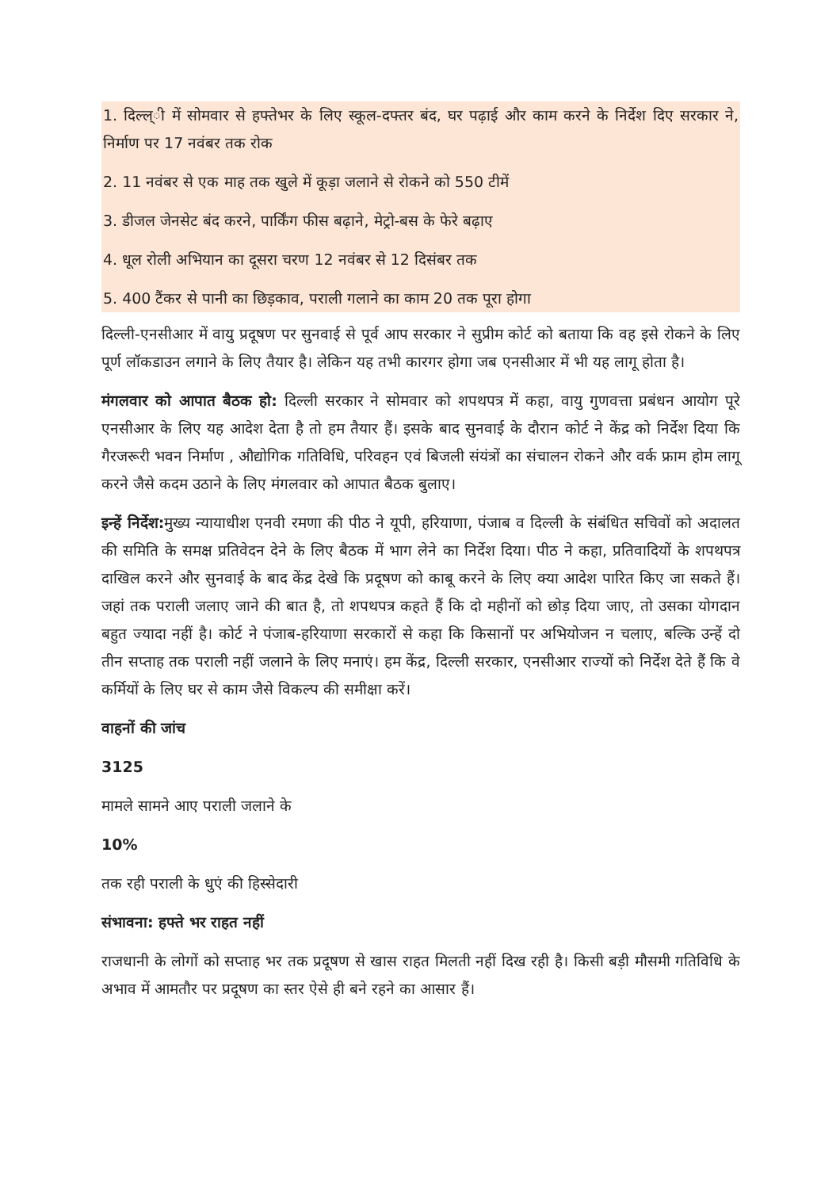1. दिल्ल्ी में सोमवार से हफ्तेभर के लिए स्कूल-दफ्तर बंद, घर पढ़ाई और काम करने के निर्देश दिए सरकार ने, निर्माण पर 17 नवंबर तक रोक
2. 11 नवंबर से एक माह तक खुले में कूड़ा जलाने से रोकने को 550 टीमें
3. डीजल जेनसेट बंद करने, पार्किंग फीस बढ़ाने, मेट्रो-बस के फेरे बढ़ाए
4. धूल रोली अभियान का दूसरा चरण 12 नवंबर से 12 दिसंबर तक
5. 400 टैंकर से पानी का छिड़काव, पराली गलाने का काम 20 तक पूरा होगा
दिल्ली-एनसीआर में वायु प्रदूषण पर सुनवाई से पूर्व आप सरकार ने सुप्रीम कोर्ट को बताया कि वह इसे रोकने के लिए पूर्ण लॉकडाउन लगाने के लिए तैयार है। लेकिन यह तभी कारगर होगा जब एनसीआर में भी यह लागू होता है।
मंगलवार को आपात बैठक हो: दिल्ली सरकार ने सोमवार को शपथपत्र में कहा, वायु गुणवत्ता प्रबंधन आयोग पूरे एनसीआर के लिए यह आदेश देता है तो हम तैयार हैं। इसके बाद सुनवाई के दौरान कोर्ट ने केंद्र को निर्देश दिया कि गैरजरूरी भवन निर्माण , औद्योगिक गतिविधि, परिवहन एवं बिजली संयंत्रों का संचालन रोकने और वर्क फ्राम होम लागू करने जैसे कदम उठाने के लिए मंगलवार को आपात बैठक बुलाए।
इन्हें निर्देश: मुख्य न्यायाधीश एनवी रमणा की पीठ ने यूपी, हरियाणा, पंजाब व दिल्ली के संबंधित सचिवों को अदालत की समिति के समक्ष प्रतिवेदन देने के लिए बैठक में भाग लेने का निर्देश दिया। पीठ ने कहा, प्रतिवादियों के शपथपत्र दाखिल करने और सुनवाई के बाद केंद्र देखे कि प्रदूषण को काबू करने के लिए क्या आदेश पारित किए जा सकते हैं। जहां तक पराली जलाए जाने की बात है, तो शपथपत्र कहते हैं कि दो महीनों को छोड़ दिया जाए, तो उसका योगदान बहुत ज्यादा नहीं है। कोर्ट ने पंजाब-हरियाणा सरकारों से कहा कि किसानों पर अभियोजन न चलाए, बल्कि उन्हें दो तीन सप्ताह तक पराली नहीं जलाने के लिए मनाएं। हम केंद्र, दिल्ली सरकार, एनसीआर राज्यों को निर्देश देते हैं कि वे कर्मियों के लिए घर से काम जैसे विकल्प की समीक्षा करें।
वाहनों की जांच
3125
मामले सामने आए पराली जलाने के
10%
तक रही पराली के धुएं की हिस्सेदारी
संभावना: हफ्ते भर राहत नहीं
राजधानी के लोगों को सप्ताह भर तक प्रदूषण से खास राहत मिलती नहीं दिख रही है। किसी बड़ी मौसमी गतिविधि के अभाव में आमतौर पर प्रदूषण का स्तर ऐसे ही बने रहने का आसार हैं।